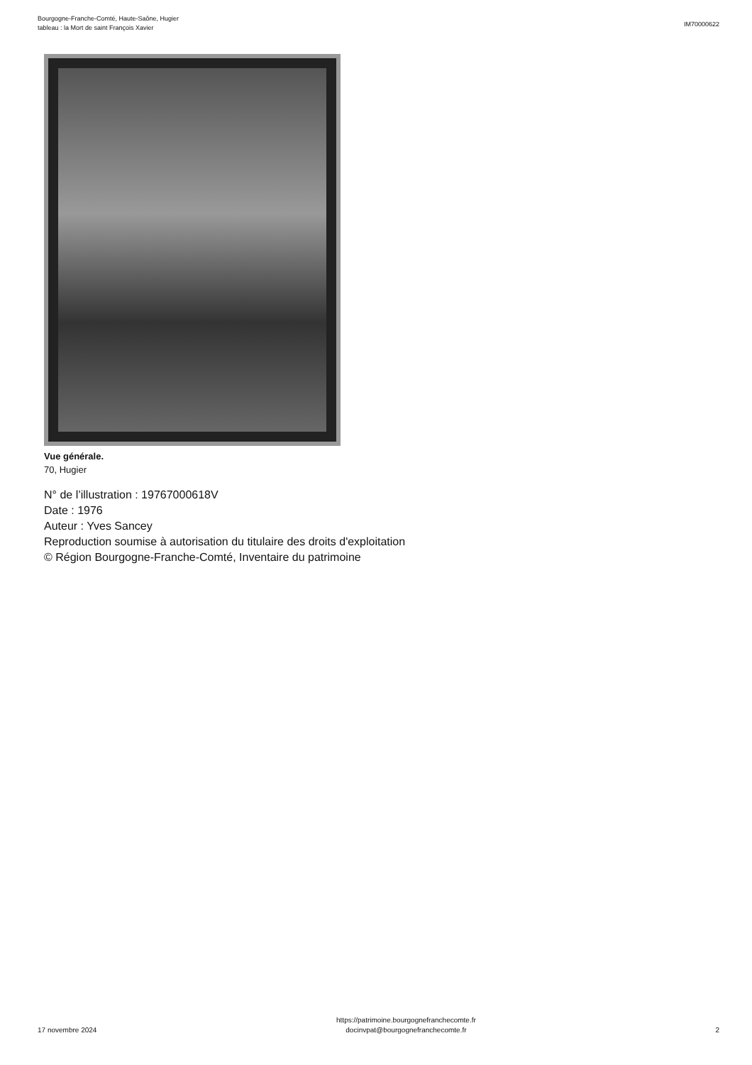Bourgogne-Franche-Comté, Haute-Saône, Hugier
tableau : la Mort de saint François Xavier
IM70000622
Vue générale.
70, Hugier
N° de l’illustration : 19767000618V
Date : 1976
Auteur : Yves Sancey
Reproduction soumise à autorisation du titulaire des droits d'exploitation
© Région Bourgogne-Franche-Comté, Inventaire du patrimoine
17 novembre 2024
https://patrimoine.bourgognefranchecomte.fr
docinvpat@bourgognefranchecomte.fr
2